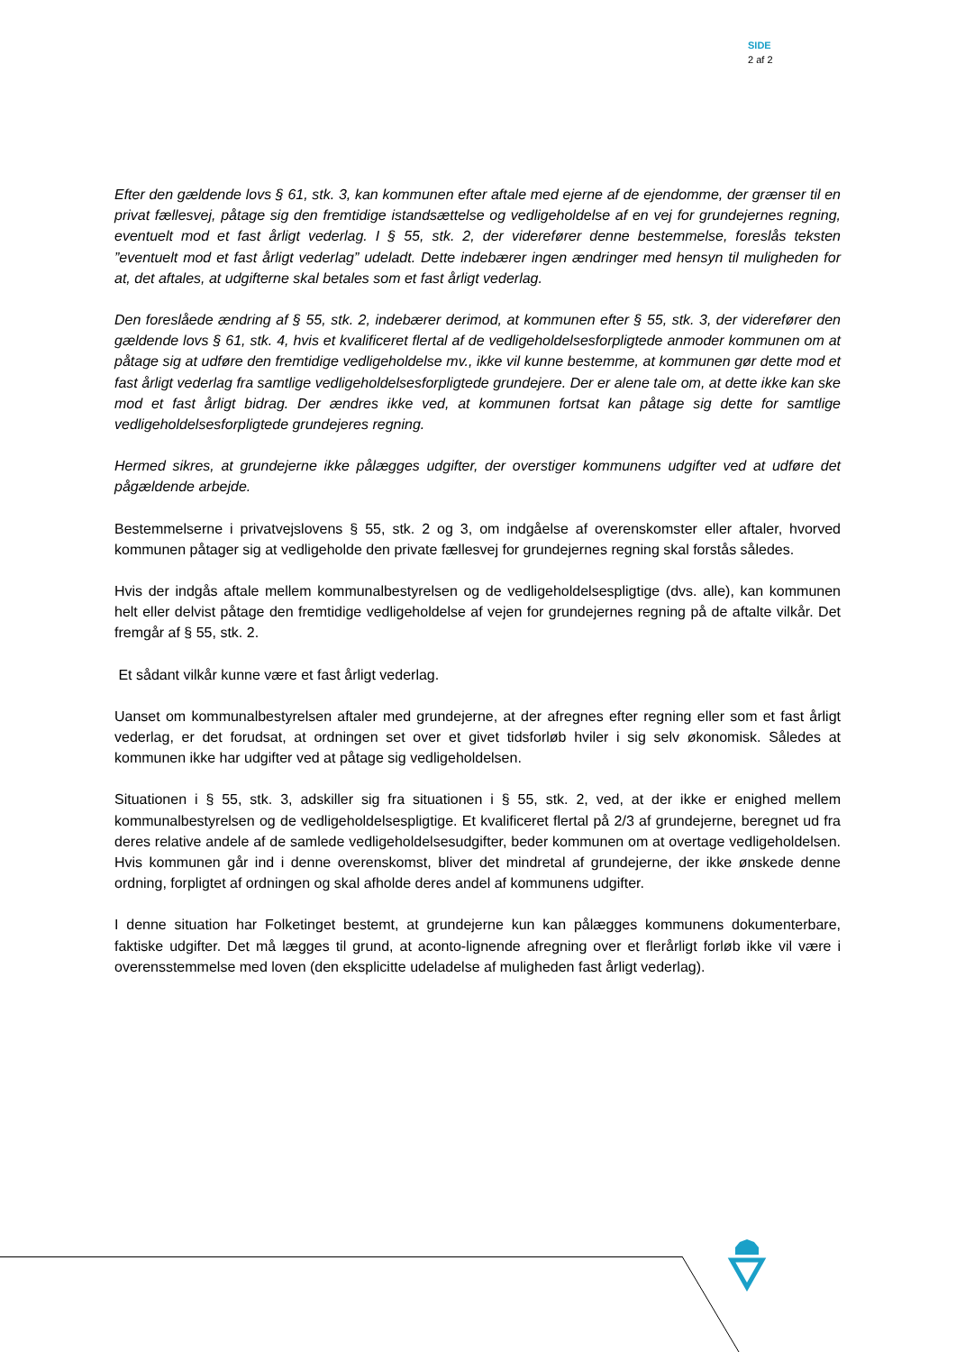SIDE
2 af 2
Efter den gældende lovs § 61, stk. 3, kan kommunen efter aftale med ejerne af de ejendomme, der grænser til en privat fællesvej, påtage sig den fremtidige istandsættelse og vedligeholdelse af en vej for grundejernes regning, eventuelt mod et fast årligt vederlag. I § 55, stk. 2, der viderefører denne bestemmelse, foreslås teksten ”eventuelt mod et fast årligt vederlag” udeladt. Dette indebærer ingen ændringer med hensyn til muligheden for at, det aftales, at udgifterne skal betales som et fast årligt vederlag.
Den foreslåede ændring af § 55, stk. 2, indebærer derimod, at kommunen efter § 55, stk. 3, der viderefører den gældende lovs § 61, stk. 4, hvis et kvalificeret flertal af de vedligeholdelsesforpligtede anmoder kommunen om at påtage sig at udføre den fremtidige vedligeholdelse mv., ikke vil kunne bestemme, at kommunen gør dette mod et fast årligt vederlag fra samtlige vedligeholdelsesforpligtede grundejere. Der er alene tale om, at dette ikke kan ske mod et fast årligt bidrag. Der ændres ikke ved, at kommunen fortsat kan påtage sig dette for samtlige vedligeholdelsesforpligtede grundejeres regning.
Hermed sikres, at grundejerne ikke pålægges udgifter, der overstiger kommunens udgifter ved at udføre det pågældende arbejde.
Bestemmelserne i privatvejslovens § 55, stk. 2 og 3, om indgåelse af overenskomster eller aftaler, hvorved kommunen påtager sig at vedligeholde den private fællesvej for grundejernes regning skal forstås således.
Hvis der indgås aftale mellem kommunalbestyrelsen og de vedligeholdelsespligtige (dvs. alle), kan kommunen helt eller delvist påtage den fremtidige vedligeholdelse af vejen for grundejernes regning på de aftalte vilkår. Det fremgår af § 55, stk. 2.
Et sådant vilkår kunne være et fast årligt vederlag.
Uanset om kommunalbestyrelsen aftaler med grundejerne, at der afregnes efter regning eller som et fast årligt vederlag, er det forudsat, at ordningen set over et givet tidsforløb hviler i sig selv økonomisk. Således at kommunen ikke har udgifter ved at påtage sig vedligeholdelsen.
Situationen i § 55, stk. 3, adskiller sig fra situationen i § 55, stk. 2, ved, at der ikke er enighed mellem kommunalbestyrelsen og de vedligeholdelsespligtige. Et kvalificeret flertal på 2/3 af grundejerne, beregnet ud fra deres relative andele af de samlede vedligeholdelsesudgifter, beder kommunen om at overtage vedligeholdelsen. Hvis kommunen går ind i denne overenskomst, bliver det mindretal af grundejerne, der ikke ønskede denne ordning, forpligtet af ordningen og skal afholde deres andel af kommunens udgifter.
I denne situation har Folketinget bestemt, at grundejerne kun kan pålægges kommunens dokumenterbare, faktiske udgifter. Det må lægges til grund, at aconto-lignende afregning over et flerårligt forløb ikke vil være i overensstemmelse med loven (den eksplicitte udeladelse af muligheden fast årligt vederlag).